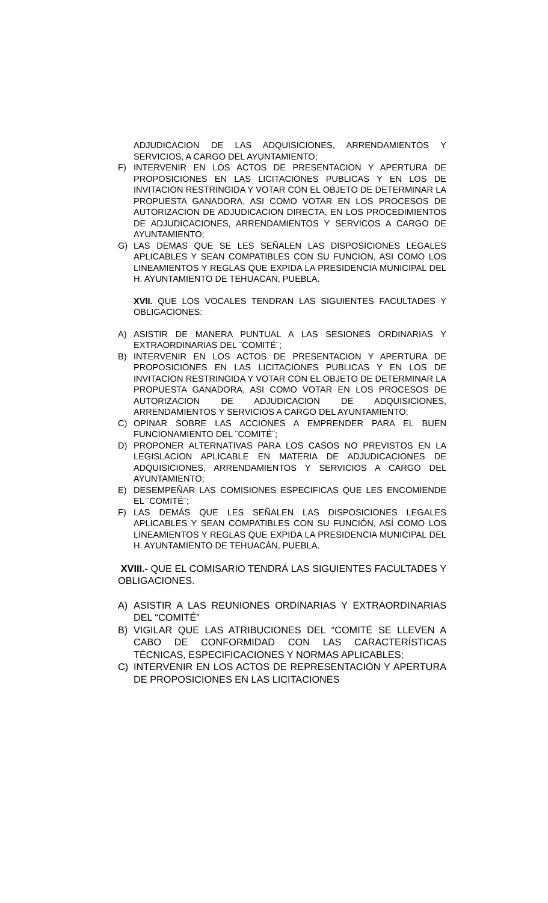ADJUDICACION DE LAS ADQUISICIONES, ARRENDAMIENTOS Y SERVICIOS, A CARGO DEL AYUNTAMIENTO;
F) INTERVENIR EN LOS ACTOS DE PRESENTACION Y APERTURA DE PROPOSICIONES EN LAS LICITACIONES PUBLICAS Y EN LOS DE INVITACION RESTRINGIDA Y VOTAR CON EL OBJETO DE DETERMINAR LA PROPUESTA GANADORA, ASI COMO VOTAR EN LOS PROCESOS DE AUTORIZACION DE ADJUDICACION DIRECTA, EN LOS PROCEDIMIENTOS DE ADJUDICACIONES, ARRENDAMIENTOS Y SERVICOS A CARGO DE AYUNTAMIENTO;
G) LAS DEMAS QUE SE LES SEÑALEN LAS DISPOSICIONES LEGALES APLICABLES Y SEAN COMPATIBLES CON SU FUNCION, ASI COMO LOS LINEAMIENTOS Y REGLAS QUE EXPIDA LA PRESIDENCIA MUNICIPAL DEL H. AYUNTAMIENTO DE TEHUACAN, PUEBLA.
XVII. QUE LOS VOCALES TENDRAN LAS SIGUIENTES FACULTADES Y OBLIGACIONES:
A) ASISTIR DE MANERA PUNTUAL A LAS SESIONES ORDINARIAS Y EXTRAORDINARIAS DEL ¨COMITÉ¨;
B) INTERVENIR EN LOS ACTOS DE PRESENTACION Y APERTURA DE PROPOSICIONES EN LAS LICITACIONES PUBLICAS Y EN LOS DE INVITACION RESTRINGIDA Y VOTAR CON EL OBJETO DE DETERMINAR LA PROPUESTA GANADORA, ASI COMO VOTAR EN LOS PROCESOS DE AUTORIZACION DE ADJUDICACION DE ADQUISICIONES, ARRENDAMIENTOS Y SERVICIOS A CARGO DEL AYUNTAMIENTO;
C) OPINAR SOBRE LAS ACCIONES A EMPRENDER PARA EL BUEN FUNCIONAMIENTO DEL ¨COMITÉ¨;
D) PROPONER ALTERNATIVAS PARA LOS CASOS NO PREVISTOS EN LA LEGISLACION APLICABLE EN MATERIA DE ADJUDICACIONES DE ADQUISICIONES, ARRENDAMIENTOS Y SERVICIOS A CARGO DEL AYUNTAMIENTO;
E) DESEMPEÑAR LAS COMISIONES ESPECIFICAS QUE LES ENCOMIENDE EL ¨COMITÉ¨;
F) LAS DEMÁS QUE LES SEÑALEN LAS DISPOSICIONES LEGALES APLICABLES Y SEAN COMPATIBLES CON SU FUNCIÓN, ASÍ COMO LOS LINEAMIENTOS Y REGLAS QUE EXPIDA LA PRESIDENCIA MUNICIPAL DEL H. AYUNTAMIENTO DE TEHUACÁN, PUEBLA.
XVIII.- QUE EL COMISARIO TENDRÁ LAS SIGUIENTES FACULTADES Y OBLIGACIONES.
A) ASISTIR A LAS REUNIONES ORDINARIAS Y EXTRAORDINARIAS DEL “COMITÉ”
B) VIGILAR QUE LAS ATRIBUCIONES DEL “COMITÉ SE LLEVEN A CABO DE CONFORMIDAD CON LAS CARACTERÍSTICAS TÉCNICAS, ESPECIFICACIONES Y NORMAS APLICABLES;
C) INTERVENIR EN LOS ACTOS DE REPRESENTACIÓN Y APERTURA DE PROPOSICIONES EN LAS LICITACIONES